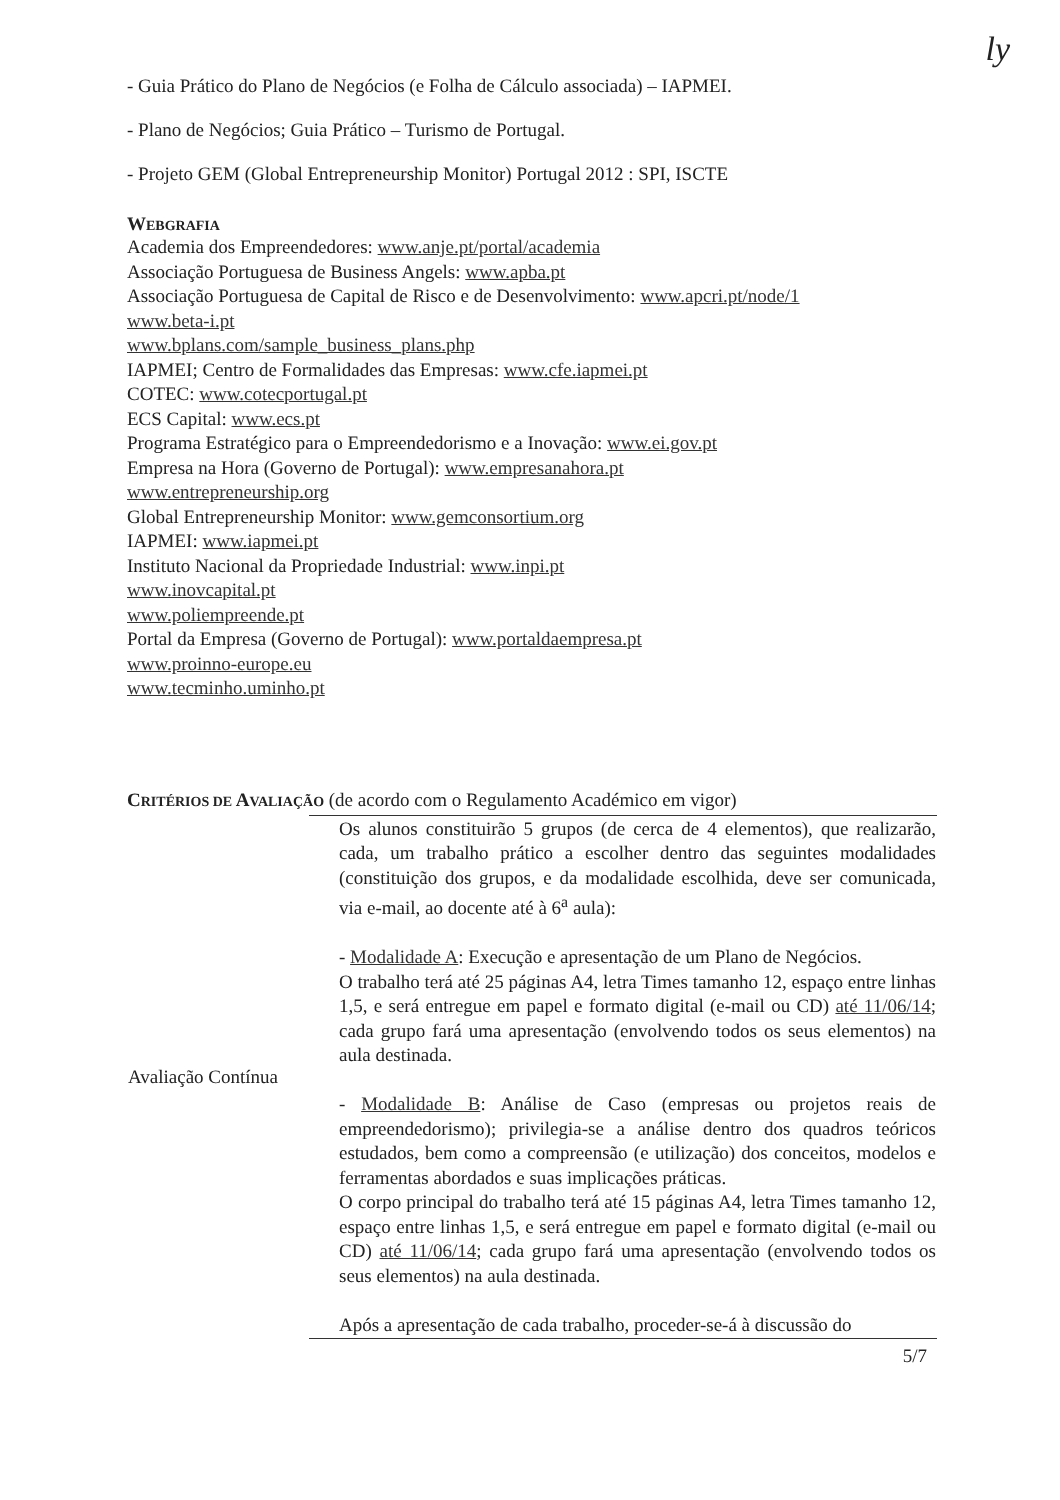ly
- Guia Prático do Plano de Negócios (e Folha de Cálculo associada) – IAPMEI.
- Plano de Negócios; Guia Prático – Turismo de Portugal.
- Projeto GEM (Global Entrepreneurship Monitor) Portugal 2012 : SPI, ISCTE
WEBGRAFIA
Academia dos Empreendedores: www.anje.pt/portal/academia
Associação Portuguesa de Business Angels: www.apba.pt
Associação Portuguesa de Capital de Risco e de Desenvolvimento: www.apcri.pt/node/1
www.beta-i.pt
www.bplans.com/sample_business_plans.php
IAPMEI; Centro de Formalidades das Empresas: www.cfe.iapmei.pt
COTEC: www.cotecportugal.pt
ECS Capital: www.ecs.pt
Programa Estratégico para o Empreendedorismo e a Inovação: www.ei.gov.pt
Empresa na Hora (Governo de Portugal): www.empresanahora.pt
www.entrepreneurship.org
Global Entrepreneurship Monitor: www.gemconsortium.org
IAPMEI: www.iapmei.pt
Instituto Nacional da Propriedade Industrial: www.inpi.pt
www.inovcapital.pt
www.poliempreende.pt
Portal da Empresa (Governo de Portugal): www.portaldaempresa.pt
www.proinno-europe.eu
www.tecminho.uminho.pt
CRITÉRIOS DE AVALIAÇÃO (de acordo com o Regulamento Académico em vigor)
| Avaliação Contínua | Os alunos constituirão 5 grupos (de cerca de 4 elementos), que realizarão, cada, um trabalho prático a escolher dentro das seguintes modalidades (constituição dos grupos, e da modalidade escolhida, deve ser comunicada, via e-mail, ao docente até à 6<sup>a</sup> aula): - Modalidade A : Execução e apresentação de um Plano de Negócios. O trabalho terá até 25 páginas A4, letra Times tamanho 12, espaço entre linhas 1,5, e será entregue em papel e formato digital (e-mail ou CD) até 11/06/14 ; cada grupo fará uma apresentação (envolvendo todos os seus elementos) na aula destinada. - Modalidade B : Análise de Caso (empresas ou projetos reais de empreendedorismo); privilegia-se a análise dentro dos quadros teóricos estudados, bem como a compreensão (e utilização) dos conceitos, modelos e ferramentas abordados e suas implicações práticas. O corpo principal do trabalho terá até 15 páginas A4, letra Times tamanho 12, espaço entre linhas 1,5, e será entregue em papel e formato digital (e-mail ou CD) até 11/06/14 ; cada grupo fará uma apresentação (envolvendo todos os seus elementos) na aula destinada. Após a apresentação de cada trabalho, proceder-se-á à discussão do |
5/7